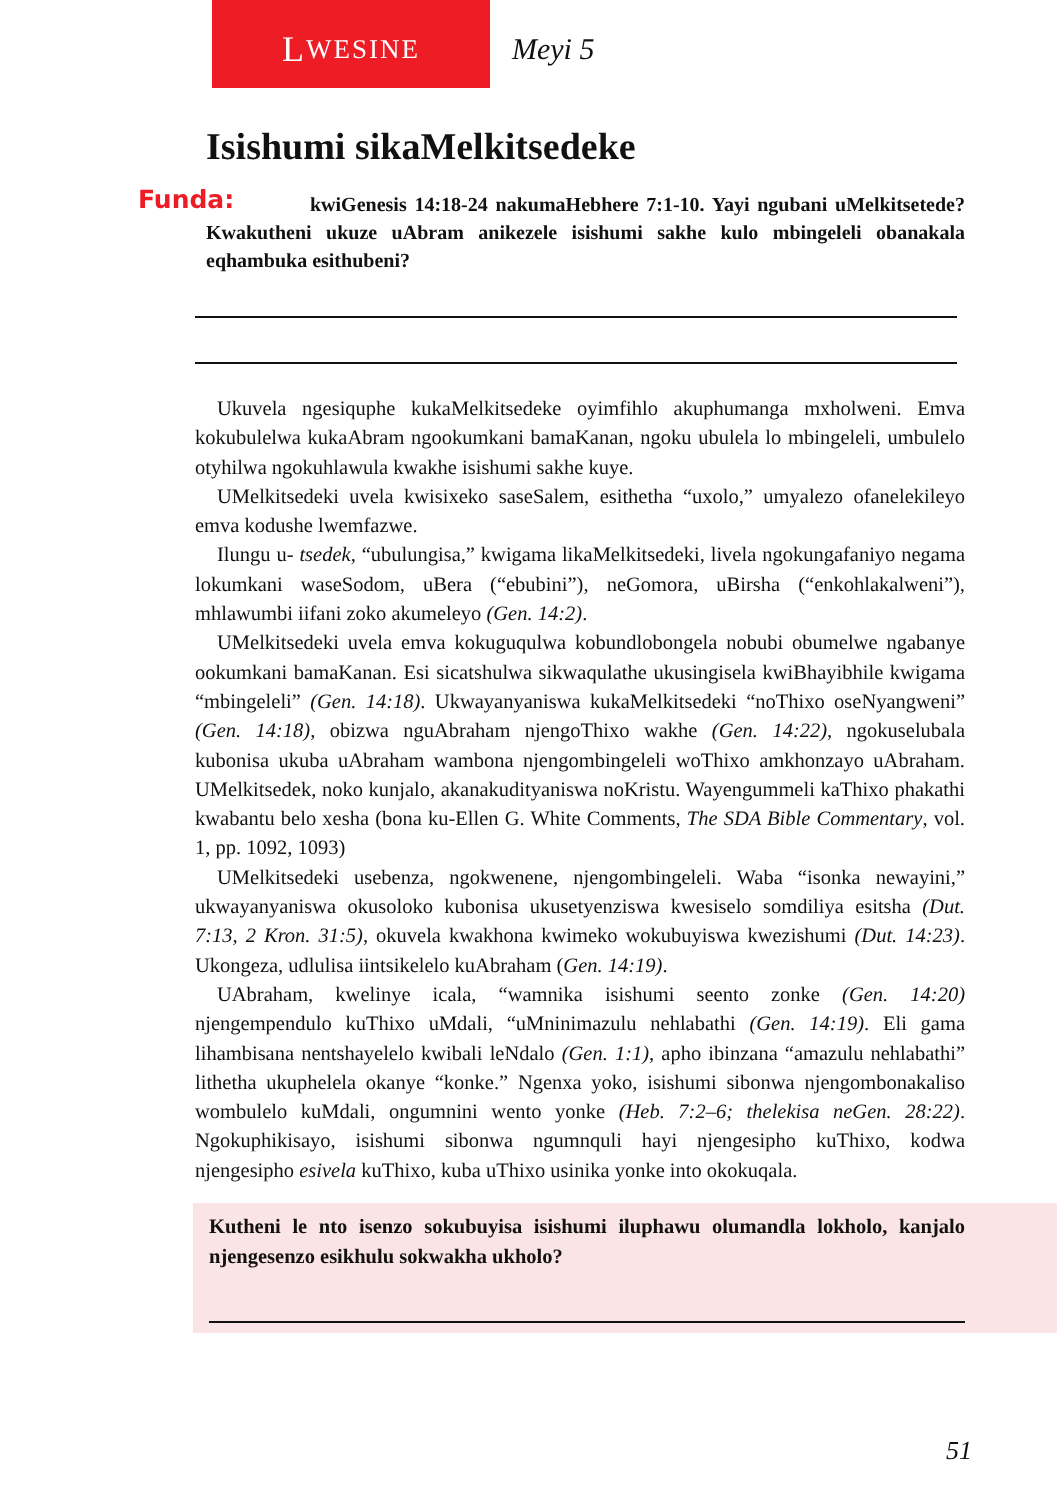L WESINE
Meyi 5
Isishumi sikaMelkitsedeke
Funda: kwiGenesis 14:18-24 nakumaHebhere 7:1-10. Yayi ngubani uMelkitsetede? Kwakutheni ukuze uAbram anikezele isishumi sakhe kulo mbingeleli obanakala eqhambuka esithubeni?
Ukuvela ngesiquphe kukaMelkitsedeke oyimfihlo akuphumanga mxholweni. Emva kokubulelwa kukaAbram ngookumkani bamaKanan, ngoku ubulela lo mbingeleli, umbulelo otyhilwa ngokuhlawula kwakhe isishumi sakhe kuye.
UMelkitsedeki uvela kwisixeko saseSalem, esithetha “uxolo,” umyalezo ofanelekileyo emva kodushe lwemfazwe.
Ilungu u- tsedek, “ubulungisa,” kwigama likaMelkitsedeki, livela ngokungafaniyo negama lokumkani waseSodom, uBera (“ebubini”), neGomora, uBirsha (“enkohlakalweni”), mhlawumbi iifani zoko akumeleyo (Gen. 14:2).
UMelkitsedeki uvela emva kokuguqulwa kobundlobongela nobubi obumelwe ngabanye ookumkani bamaKanan. Esi sicatshulwa sikwaqulathe ukusingisela kwiBhayibhile kwigama “mbingeleli” (Gen. 14:18). Ukwayanyaniswa kukaMelkitsedeki “noThixo oseNyangweni” (Gen. 14:18), obizwa nguAbraham njengoThixo wakhe (Gen. 14:22), ngokuselubala kubonisa ukuba uAbraham wambona njengombingeleli woThixo amkhonzayo uAbraham. UMelkitsedek, noko kunjalo, akanakudityaniswa noKristu. Wayengummeli kaThixo phakathi kwabantu belo xesha (bona ku-Ellen G. White Comments, The SDA Bible Commentary, vol. 1, pp. 1092, 1093)
UMelkitsedeki usebenza, ngokwenene, njengombingeleli. Waba “isonka newayini,” ukwayanyaniswa okusoloko kubonisa ukusetyenziswa kwesiselo somdiliya esitsha (Dut. 7:13, 2 Kron. 31:5), okuvela kwakhona kwimeko wokubuyiswa kwezishumi (Dut. 14:23). Ukongeza, udlulisa iintsikelelo kuAbraham (Gen. 14:19).
UAbraham, kwelinye icala, “wamnika isishumi seento zonke (Gen. 14:20) njengempendulo kuThixo uMdali, “uMninimazulu nehlabathi (Gen. 14:19). Eli gama lihambisana nentshayelelo kwibali leNdalo (Gen. 1:1), apho ibinzana “amazulu nehlabathi” lithetha ukuphelela okanye “konke.” Ngenxa yoko, isishumi sibonwa njengombonakaliso wombulelo kuMdali, ongumnini wento yonke (Heb. 7:2–6; thelekisa neGen. 28:22). Ngokuphikisayo, isishumi sibonwa ngumnquli hayi njengesipho kuThixo, kodwa njengesipho esivela kuThixo, kuba uThixo usinika yonke into okokuqala.
Kutheni le nto isenzo sokubuyisa isishumi iluphawu olumandla lokholo, kanjalo njengesenzo esikhulu sokwakha ukholo?
51